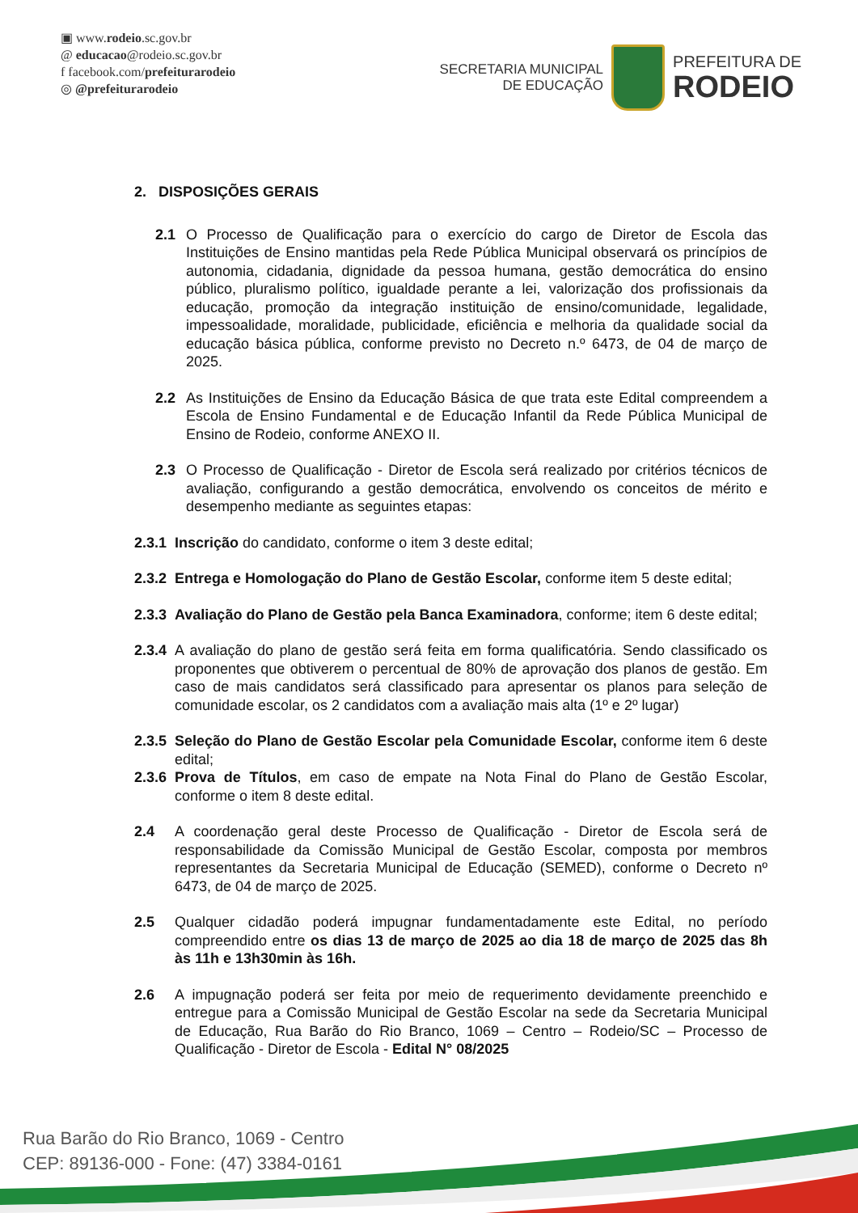▣ www.rodeio.sc.gov.br
@ educacao@rodeio.sc.gov.br
f facebook.com/prefeiturarodeio
◎ @prefeiturarodeio
SECRETARIA MUNICIPAL
DE EDUCAÇÃO
PREFEITURA DE
RODEIO
2. DISPOSIÇÕES GERAIS
2.1 O Processo de Qualificação para o exercício do cargo de Diretor de Escola das Instituições de Ensino mantidas pela Rede Pública Municipal observará os princípios de autonomia, cidadania, dignidade da pessoa humana, gestão democrática do ensino público, pluralismo político, igualdade perante a lei, valorização dos profissionais da educação, promoção da integração instituição de ensino/comunidade, legalidade, impessoalidade, moralidade, publicidade, eficiência e melhoria da qualidade social da educação básica pública, conforme previsto no Decreto n.º 6473, de 04 de março de 2025.
2.2 As Instituições de Ensino da Educação Básica de que trata este Edital compreendem a Escola de Ensino Fundamental e de Educação Infantil da Rede Pública Municipal de Ensino de Rodeio, conforme ANEXO II.
2.3 O Processo de Qualificação - Diretor de Escola será realizado por critérios técnicos de avaliação, configurando a gestão democrática, envolvendo os conceitos de mérito e desempenho mediante as seguintes etapas:
2.3.1 Inscrição do candidato, conforme o item 3 deste edital;
2.3.2 Entrega e Homologação do Plano de Gestão Escolar, conforme item 5 deste edital;
2.3.3 Avaliação do Plano de Gestão pela Banca Examinadora, conforme; item 6 deste edital;
2.3.4 A avaliação do plano de gestão será feita em forma qualificatória. Sendo classificado os proponentes que obtiverem o percentual de 80% de aprovação dos planos de gestão. Em caso de mais candidatos será classificado para apresentar os planos para seleção de comunidade escolar, os 2 candidatos com a avaliação mais alta (1º e 2º lugar)
2.3.5 Seleção do Plano de Gestão Escolar pela Comunidade Escolar, conforme item 6 deste edital;
2.3.6 Prova de Títulos, em caso de empate na Nota Final do Plano de Gestão Escolar, conforme o item 8 deste edital.
2.4 A coordenação geral deste Processo de Qualificação - Diretor de Escola será de responsabilidade da Comissão Municipal de Gestão Escolar, composta por membros representantes da Secretaria Municipal de Educação (SEMED), conforme o Decreto nº 6473, de 04 de março de 2025.
2.5 Qualquer cidadão poderá impugnar fundamentadamente este Edital, no período compreendido entre os dias 13 de março de 2025 ao dia 18 de março de 2025 das 8h às 11h e 13h30min às 16h.
2.6 A impugnação poderá ser feita por meio de requerimento devidamente preenchido e entregue para a Comissão Municipal de Gestão Escolar na sede da Secretaria Municipal de Educação, Rua Barão do Rio Branco, 1069 – Centro – Rodeio/SC – Processo de Qualificação - Diretor de Escola - Edital N° 08/2025
Rua Barão do Rio Branco, 1069 - Centro
CEP: 89136-000 - Fone: (47) 3384-0161